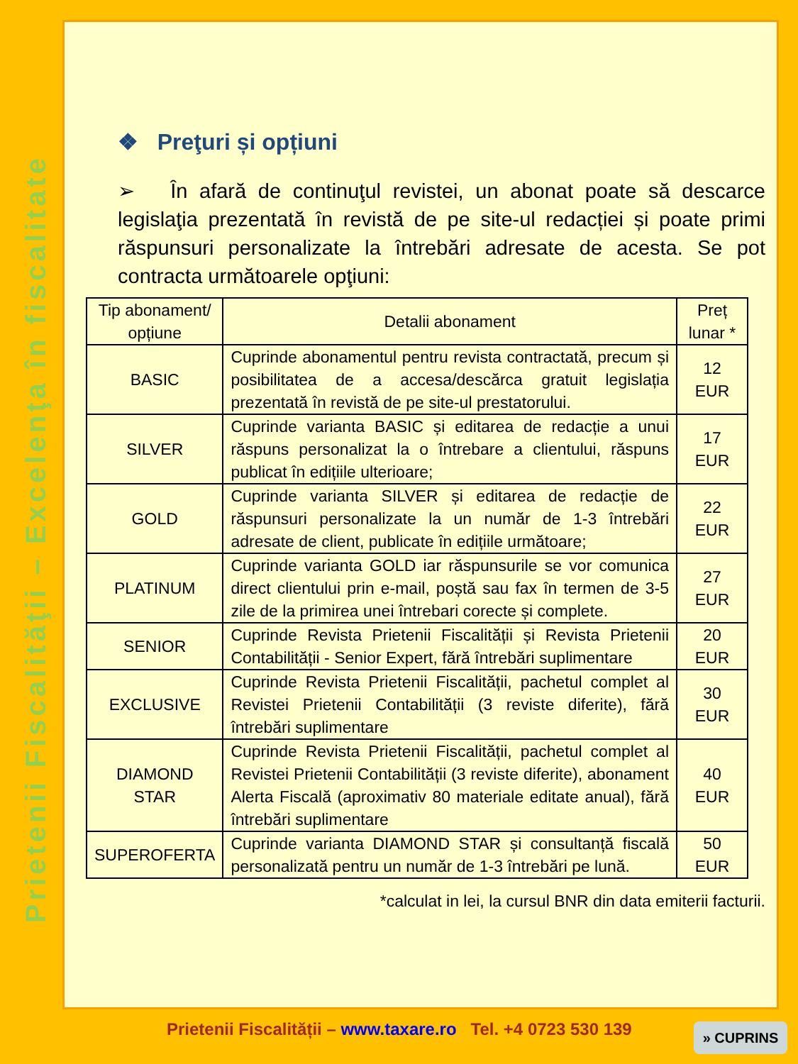Prietenii Fiscalităţii – Excelenţa în fiscalitate
❖ Preţuri și opțiuni
➢ În afară de continuţul revistei, un abonat poate să descarce legislaţia prezentată în revistă de pe site-ul redacției și poate primi răspunsuri personalizate la întrebări adresate de acesta. Se pot contracta următoarele opţiuni:
| Tip abonament/ opțiune | Detalii abonament | Preț lunar * |
| --- | --- | --- |
| BASIC | Cuprinde abonamentul pentru revista contractată, precum și posibilitatea de a accesa/descărca gratuit legislația prezentată în revistă de pe site-ul prestatorului. | 12 EUR |
| SILVER | Cuprinde varianta BASIC și editarea de redacție a unui răspuns personalizat la o întrebare a clientului, răspuns publicat în edițiile ulterioare; | 17 EUR |
| GOLD | Cuprinde varianta SILVER și editarea de redacție de răspunsuri personalizate la un număr de 1-3 întrebări adresate de client, publicate în edițiile următoare; | 22 EUR |
| PLATINUM | Cuprinde varianta GOLD iar răspunsurile se vor comunica direct clientului prin e-mail, poștă sau fax în termen de 3-5 zile de la primirea unei întrebari corecte și complete. | 27 EUR |
| SENIOR | Cuprinde Revista Prietenii Fiscalității și Revista Prietenii Contabilității - Senior Expert, fără întrebări suplimentare | 20 EUR |
| EXCLUSIVE | Cuprinde Revista Prietenii Fiscalității, pachetul complet al Revistei Prietenii Contabilității (3 reviste diferite), fără întrebări suplimentare | 30 EUR |
| DIAMOND STAR | Cuprinde Revista Prietenii Fiscalității, pachetul complet al Revistei Prietenii Contabilității (3 reviste diferite), abonament Alerta Fiscală (aproximativ 80 materiale editate anual), fără întrebări suplimentare | 40 EUR |
| SUPEROFERTA | Cuprinde varianta DIAMOND STAR și consultanță fiscală personalizată pentru un număr de 1-3 întrebări pe lună. | 50 EUR |
*calculat in lei, la cursul BNR din data emiterii facturii.
Prietenii Fiscalității – www.taxare.ro Tel. +4 0723 530 139
» CUPRINS